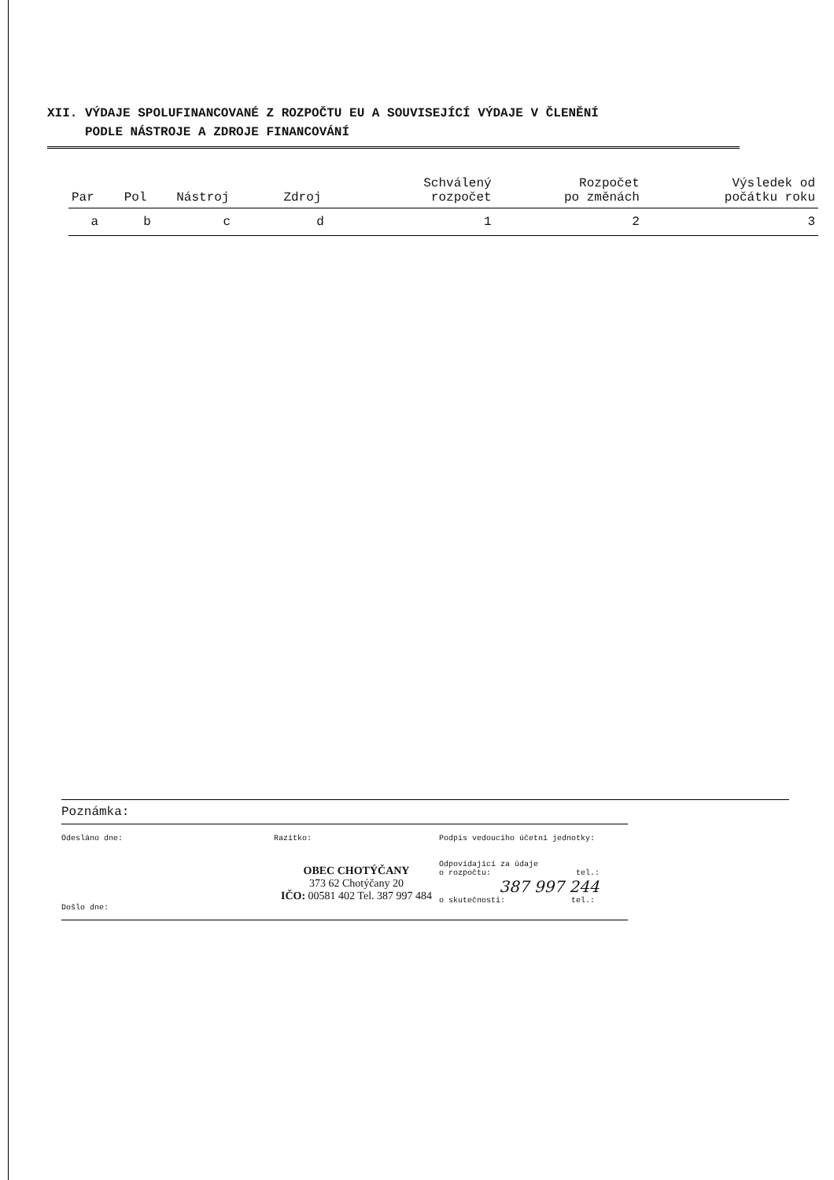XII. VÝDAJE SPOLUFINANCOVANÉ Z ROZPOČTU EU A SOUVISEJÍCÍ VÝDAJE V ČLENĚNÍ
PODLE NÁSTROJE A ZDROJE FINANCOVÁNÍ
| Par | Pol | Nástroj | Zdroj | Schválený rozpočet | Rozpočet po změnách | Výsledek od počátku roku |
| --- | --- | --- | --- | --- | --- | --- |
| a | b | c | d | 1 | 2 | 3 |
Poznámka:
Odesláno dne:
Došlo dne:
Razítko:
OBEC CHOTÝČANY
373 62 Chotýčany 20
IČO: 00581 402 Tel. 387 997 484
Podpis vedoucího účetní jednotky:
Odpovídající za údaje
o rozpočtu: tel.:
387 997 244
o skutečnosti: tel.: